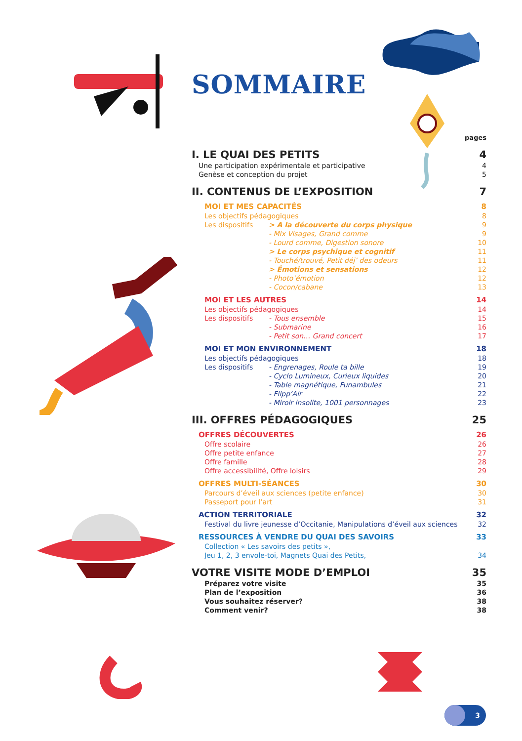SOMMAIRE
| | | pages |
| I. LE QUAI DES PETITS | | 4 |
| Une participation expérimentale et participative | | 4 |
| Genèse et conception du projet | | 5 |
| II. CONTENUS DE L’EXPOSITION | | 7 |
| MOI ET MES CAPACITÉS | | 8 |
| Les objectifs pédagogiques | | 8 |
| Les dispositifs | > A la découverte du corps physique | 9 |
| | - Mix Visages, Grand comme | 9 |
| | - Lourd comme, Digestion sonore | 10 |
| | > Le corps psychique et cognitif | 11 |
| | - Touché/trouvé, Petit déj’ des odeurs | 11 |
| | > Émotions et sensations | 12 |
| | - Photo’émotion | 12 |
| | - Cocon/cabane | 13 |
| MOI ET LES AUTRES | | 14 |
| Les objectifs pédagogiques | | 14 |
| Les dispositifs | - Tous ensemble | 15 |
| | - Submarine | 16 |
| | - Petit son… Grand concert | 17 |
| MOI ET MON ENVIRONNEMENT | | 18 |
| Les objectifs pédagogiques | | 18 |
| Les dispositifs | - Engrenages, Roule ta bille | 19 |
| | - Cyclo Lumineux, Curieux liquides | 20 |
| | - Table magnétique, Funambules | 21 |
| | - Flipp’Air | 22 |
| | - Miroir insolite, 1001 personnages | 23 |
| III. OFFRES PÉDAGOGIQUES | | 25 |
| OFFRES DÉCOUVERTES | | 26 |
| Offre scolaire | | 26 |
| Offre petite enfance | | 27 |
| Offre famille | | 28 |
| Offre accessibilité, Offre loisirs | | 29 |
| OFFRES MULTI-SÉANCES | | 30 |
| Parcours d’éveil aux sciences (petite enfance) | | 30 |
| Passeport pour l’art | | 31 |
| ACTION TERRITORIALE | | 32 |
| Festival du livre jeunesse d’Occitanie, Manipulations d’éveil aux sciences | | 32 |
| RESSOURCES À VENDRE DU QUAI DES SAVOIRS | | 33 |
| Collection « Les savoirs des petits », | | |
| Jeu 1, 2, 3 envole-toi, Magnets Quai des Petits, | | 34 |
| VOTRE VISITE MODE D’EMPLOI | | 35 |
| Préparez votre visite | | 35 |
| Plan de l’exposition | | 36 |
| Vous souhaitez réserver? | | 38 |
| Comment venir? | | 38 |
3